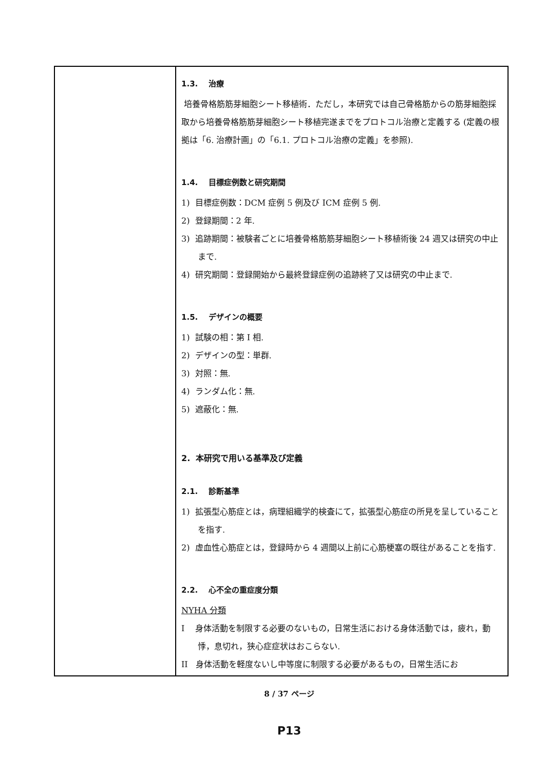| | 1.3. 治療 培養骨格筋筋芽細胞シート移植術．ただし，本研究では自己骨格筋からの筋芽細胞採取から培養骨格筋筋芽細胞シート移植完遂までをプロトコル治療と定義する (定義の根拠は「6. 治療計画」の「6.1. プロトコル治療の定義」を参照). 1.4. 目標症例数と研究期間 1) 目標症例数：DCM 症例 5 例及び ICM 症例 5 例. 2) 登録期間：2 年. 3) 追跡期間：被験者ごとに培養骨格筋筋芽細胞シート移植術後 24 週又は研究の中止まで. 4) 研究期間：登録開始から最終登録症例の追跡終了又は研究の中止まで. 1.5. デザインの概要 1) 試験の相：第 I 相. 2) デザインの型：単群. 3) 対照：無. 4) ランダム化：無. 5) 遮蔽化：無. 2. 本研究で用いる基準及び定義 2.1. 診断基準 1) 拡張型心筋症とは，病理組織学的検査にて，拡張型心筋症の所見を呈していることを指す. 2) 虚血性心筋症とは，登録時から 4 週間以上前に心筋梗塞の既往があることを指す. 2.2. 心不全の重症度分類 NYHA 分類 I 身体活動を制限する必要のないもの，日常生活における身体活動では，疲れ，動悸，息切れ，狭心症症状はおこらない. II 身体活動を軽度ないし中等度に制限する必要があるもの，日常生活にお |
8 / 37 ページ
P13